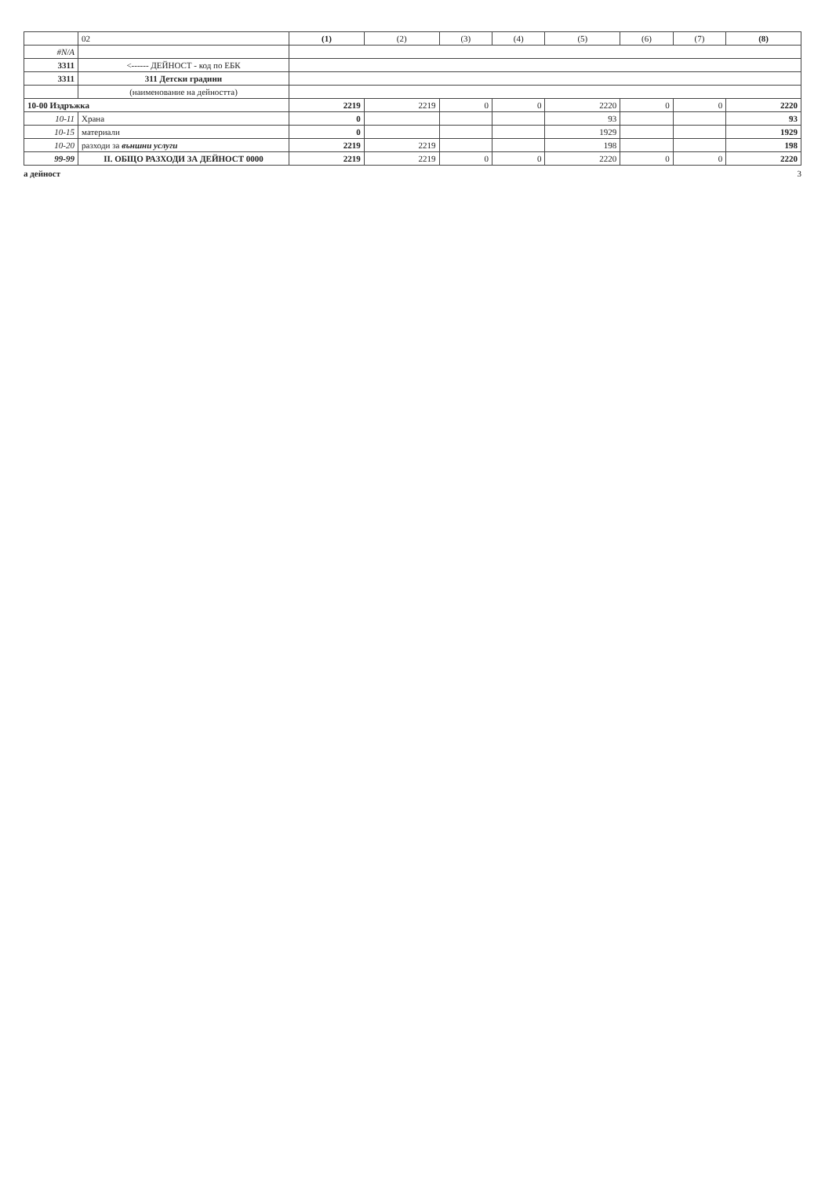| | 02 | (1) | (2) | (3) | (4) | (5) | (6) | (7) | (8) |
| --- | --- | --- | --- | --- | --- | --- | --- | --- | --- |
| #N/A | | | | | | | | | |
| 3311 | <------ ДЕЙНОСТ - код по ЕБК | | | | | | | | |
| 3311 | 311 Детски градини | | | | | | | | |
| | (наименование на дейността) | | | | | | | | |
| 10-00 Издръжка | | 2219 | 2219 | 0 | 0 | 2220 | 0 | 0 | 2220 |
| 10-11 | Храна | 0 | | | | 93 | | | 93 |
| 10-15 | материали | 0 | | | | 1929 | | | 1929 |
| 10-20 | разходи за външни услуги | 2219 | 2219 | | | 198 | | | 198 |
| 99-99 | II. ОБЩО РАЗХОДИ ЗА ДЕЙНОСТ 0000 | 2219 | 2219 | 0 | 0 | 2220 | 0 | 0 | 2220 |
а дейност 3